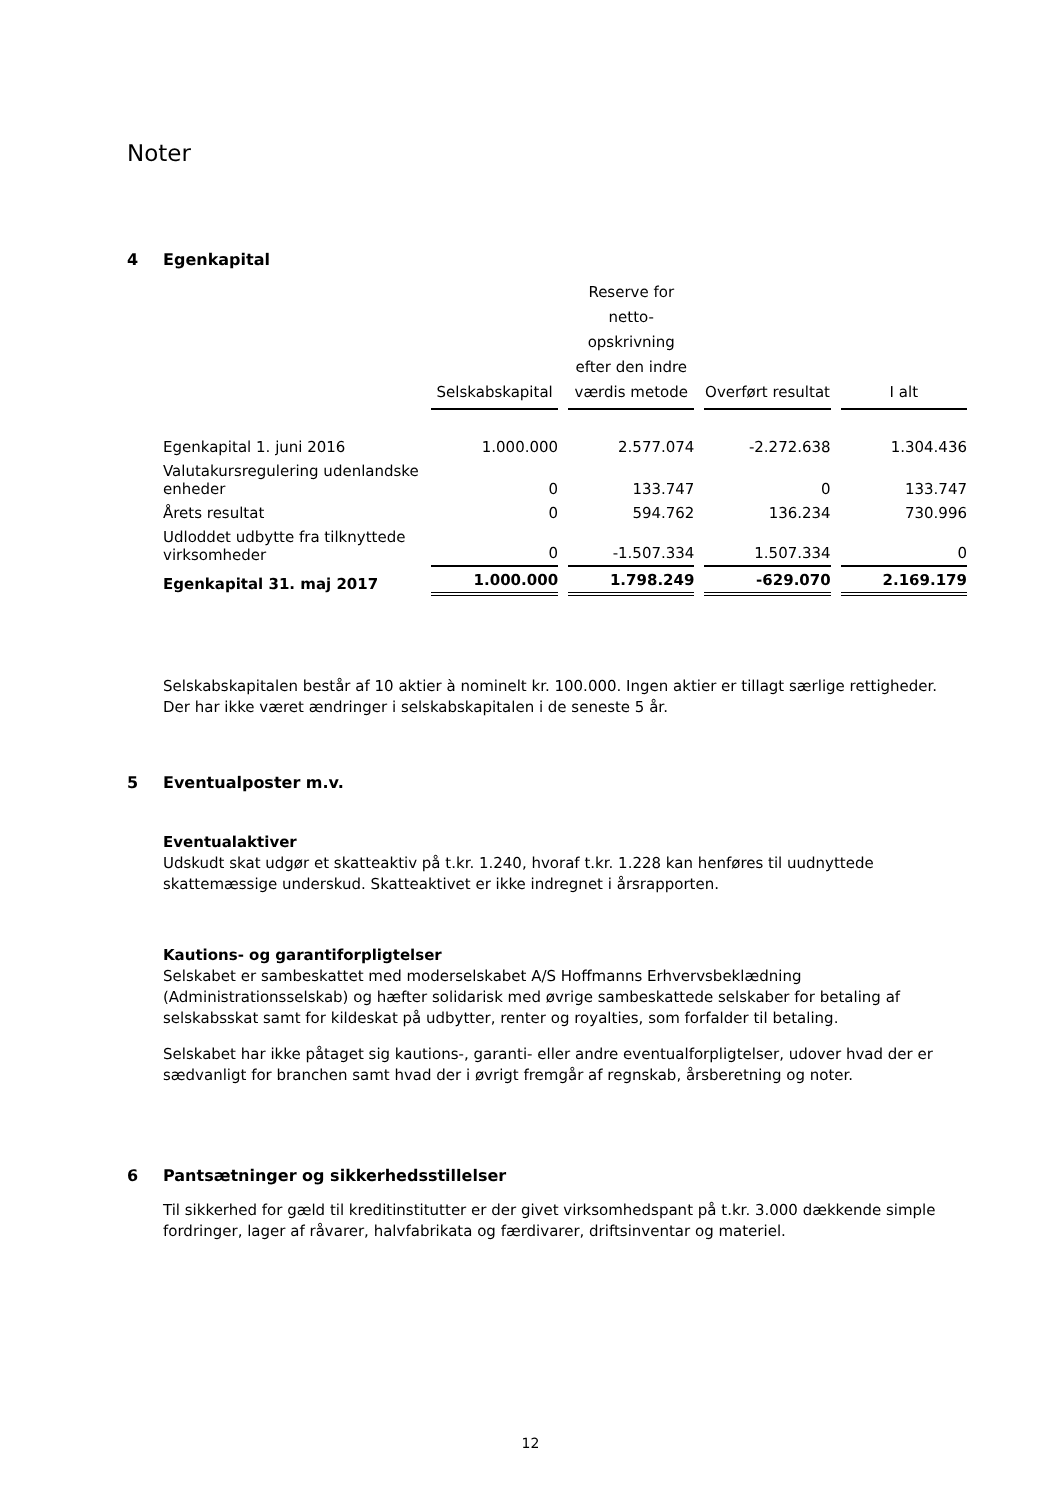Noter
4 Egenkapital
| | Selskabskapital | Reserve for netto-opskrivning efter den indre værdis metode | Overført resultat | I alt |
| --- | --- | --- | --- | --- |
| Egenkapital 1. juni 2016 | 1.000.000 | 2.577.074 | -2.272.638 | 1.304.436 |
| Valutakursregulering udenlandske enheder | 0 | 133.747 | 0 | 133.747 |
| Årets resultat | 0 | 594.762 | 136.234 | 730.996 |
| Udloddet udbytte fra tilknyttede virksomheder | 0 | -1.507.334 | 1.507.334 | 0 |
| Egenkapital 31. maj 2017 | 1.000.000 | 1.798.249 | -629.070 | 2.169.179 |
Selskabskapitalen består af 10 aktier à nominelt kr. 100.000. Ingen aktier er tillagt særlige rettigheder.
Der har ikke været ændringer i selskabskapitalen i de seneste 5 år.
5 Eventualposter m.v.
Eventualaktiver
Udskudt skat udgør et skatteaktiv på t.kr. 1.240, hvoraf t.kr. 1.228 kan henføres til uudnyttede skattemæssige underskud. Skatteaktivet er ikke indregnet i årsrapporten.
Kautions- og garantiforpligtelser
Selskabet er sambeskattet med moderselskabet A/S Hoffmanns Erhvervsbeklædning (Administrationsselskab) og hæfter solidarisk med øvrige sambeskattede selskaber for betaling af selskabsskat samt for kildeskat på udbytter, renter og royalties, som forfalder til betaling.
Selskabet har ikke påtaget sig kautions-, garanti- eller andre eventualforpligtelser, udover hvad der er sædvanligt for branchen samt hvad der i øvrigt fremgår af regnskab, årsberetning og noter.
6 Pantsætninger og sikkerhedsstillelser
Til sikkerhed for gæld til kreditinstitutter er der givet virksomhedspant på t.kr. 3.000 dækkende simple fordringer, lager af råvarer, halvfabrikata og færdivarer, driftsinventar og materiel.
12